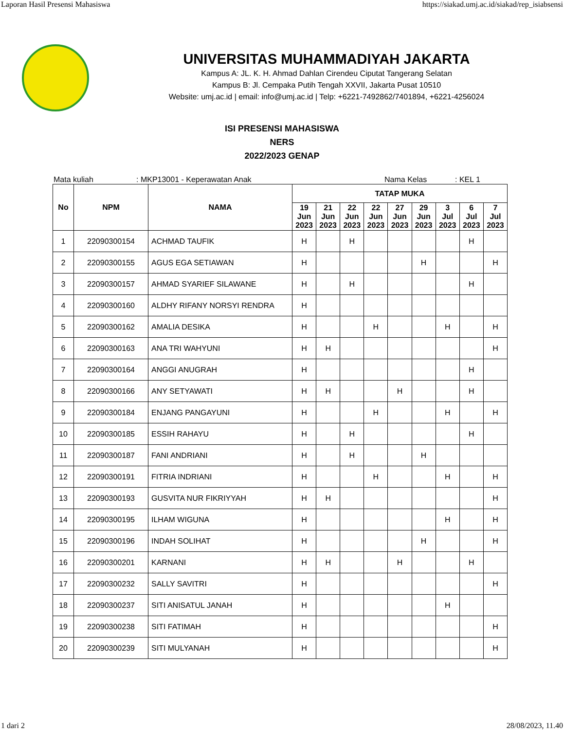Laporan Hasil Presensi Mahasiswa https://siakad.umj.ac.id/siakad/rep_isiabsensi
UNIVERSITAS MUHAMMADIYAH JAKARTA
Kampus A: JL. K. H. Ahmad Dahlan Cirendeu Ciputat Tangerang Selatan
Kampus B: Jl. Cempaka Putih Tengah XXVII, Jakarta Pusat 10510
Website: umj.ac.id | email: info@umj.ac.id | Telp: +6221-7492862/7401894, +6221-4256024
ISI PRESENSI MAHASISWA
NERS
2022/2023 GENAP
Mata kuliah: MKP13001 - Keperawatan Anak Nama Kelas: KEL 1
| No | NPM | NAMA | TATAP MUKA | | | | | | | | |
| --- | --- | --- | --- | --- | --- | --- | --- | --- | --- | --- | --- |
| | | | 19 Jun 2023 | 21 Jun 2023 | 22 Jun 2023 | 22 Jun 2023 | 27 Jun 2023 | 29 Jun 2023 | 3 Jul 2023 | 6 Jul 2023 | 7 Jul 2023 |
| 1 | 22090300154 | ACHMAD TAUFIK | H | | H | | | | | H | |
| 2 | 22090300155 | AGUS EGA SETIAWAN | H | | | | | H | | | H |
| 3 | 22090300157 | AHMAD SYARIEF SILAWANE | H | | H | | | | | H | |
| 4 | 22090300160 | ALDHY RIFANY NORSYI RENDRA | H | | | | | | | | |
| 5 | 22090300162 | AMALIA DESIKA | H | | | H | | | H | | H |
| 6 | 22090300163 | ANA TRI WAHYUNI | H | H | | | | | | | H |
| 7 | 22090300164 | ANGGI ANUGRAH | H | | | | | | | H | |
| 8 | 22090300166 | ANY SETYAWATI | H | H | | | H | | | H | |
| 9 | 22090300184 | ENJANG PANGAYUNI | H | | | H | | | H | | H |
| 10 | 22090300185 | ESSIH RAHAYU | H | | H | | | | | H | |
| 11 | 22090300187 | FANI ANDRIANI | H | | H | | | H | | | |
| 12 | 22090300191 | FITRIA INDRIANI | H | | | H | | | H | | H |
| 13 | 22090300193 | GUSVITA NUR FIKRIYYAH | H | H | | | | | | | H |
| 14 | 22090300195 | ILHAM WIGUNA | H | | | | | | H | | H |
| 15 | 22090300196 | INDAH SOLIHAT | H | | | | | H | | | H |
| 16 | 22090300201 | KARNANI | H | H | | | H | | | H | |
| 17 | 22090300232 | SALLY SAVITRI | H | | | | | | | | H |
| 18 | 22090300237 | SITI ANISATUL JANAH | H | | | | | | H | | |
| 19 | 22090300238 | SITI FATIMAH | H | | | | | | | | H |
| 20 | 22090300239 | SITI MULYANAH | H | | | | | | | | H |
1 dari 2 28/08/2023, 11.40